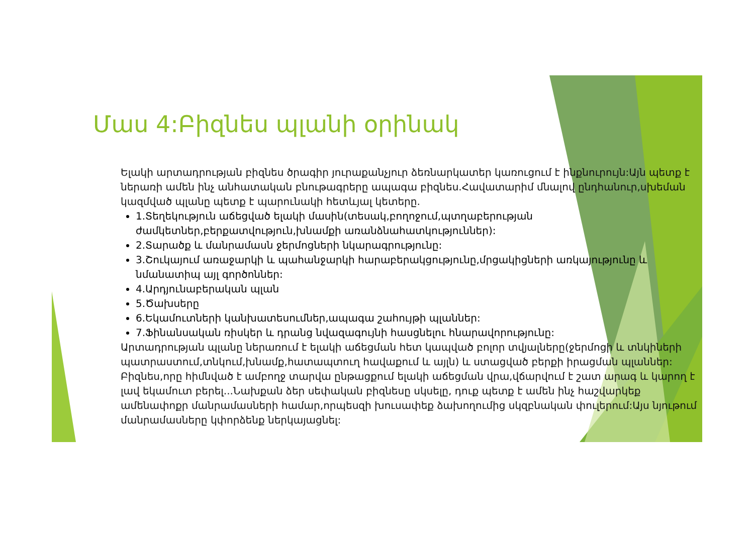Մաս 4:Բիզնես պլանի օրինակ
Ելակի արտադրության բիզնես ծրագիր յուրաքանչյուր ձեռնարկատեր կառուցում է ինքնուրույն:Այն պետք է ներառի ամեն ինչ անհատական բնութագրերը ապագա բիզնես.Հավատարիմ մնալով ընդհանուր,սխեման կազմված պլանը պետք է պարունակի հետևյալ կետերը.
1.Տեղեկություն աճեցված ելակի մասին(տեսակ,բողոջում,պտղաբերության ժամկետներ,բերքատվություն,խնամքի առանձնահատկություններ):
2.Տարածք և մանրամասն ջերմոցների նկարագրությունը:
3.Շուկայում առաջարկի և պահանջարկի հարաբերակցությունը,մրցակիցների առկայությունը և նմանատիպ այլ գործոններ:
4.Արդյունաբերական պլան
5.Ծախսերը
6.Եկամուտների կանխատեսումներ,ապագա շահույթի պլաններ:
7.Ֆինանսական ռիսկեր և դրանց նվազագույնի հասցնելու հնարավորությունը:
Արտադրության պլանը ներառում է ելակի աճեցման հետ կապված բոլոր տվյալները(ջերմոցի և տնկիների պատրաստում,տնկում,խնամք,հատապտուղ հավաքում և այլն) և ստացված բերքի իրացման պլաններ: Բիզնես,որը հիմնված է ամբողջ տարվա ընթացքում ելակի աճեցման վրա,վճարվում է շատ արագ և կարող է լավ եկամուտ բերել...Նախքան ձեր սեփական բիզնեսը սկսելը, դուք պետք է ամեն ինչ հաշվարկեք ամենափոքր մանրամասների համար,որպեսզի խուսափեք ձախողումից սկզբնական փուլերում:Այս նյութում մանրամասները կփորձենք ներկայացնել: